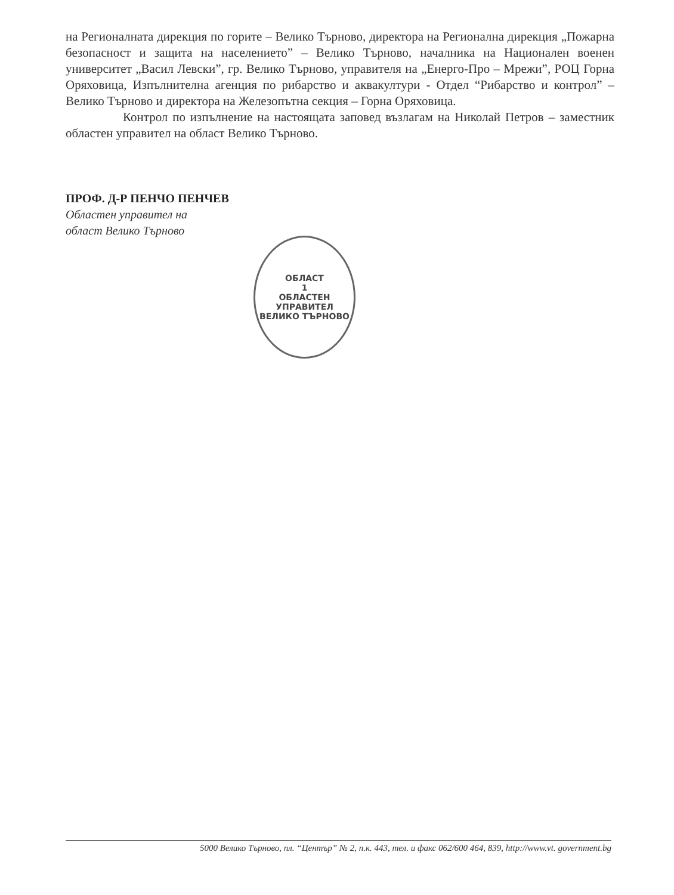на Регионалната дирекция по горите – Велико Търново, директора на Регионална дирекция „Пожарна безопасност и защита на населението” – Велико Търново, началника на Национален военен университет „Васил Левски”, гр. Велико Търново, управителя на „Енерго-Про – Мрежи”, РОЦ Горна Оряховица, Изпълнителна агенция по рибарство и аквакултури - Отдел “Рибарство и контрол” – Велико Търново и директора на Железопътна секция – Горна Оряховица.
Контрол по изпълнение на настоящата заповед възлагам на Николай Петров – заместник областен управител на област Велико Търново.
ПРОФ. Д-Р ПЕНЧО ПЕНЧЕВ
Областен управител на
област Велико Търново
ОБЛАСТ
1
ОБЛАСТЕН
УПРАВИТЕЛ
ВЕЛИКО ТЪРНОВО
5000 Велико Търново, пл. “Център” № 2, п.к. 443, тел. и факс 062/600 464, 839, http://www.vt. government.bg